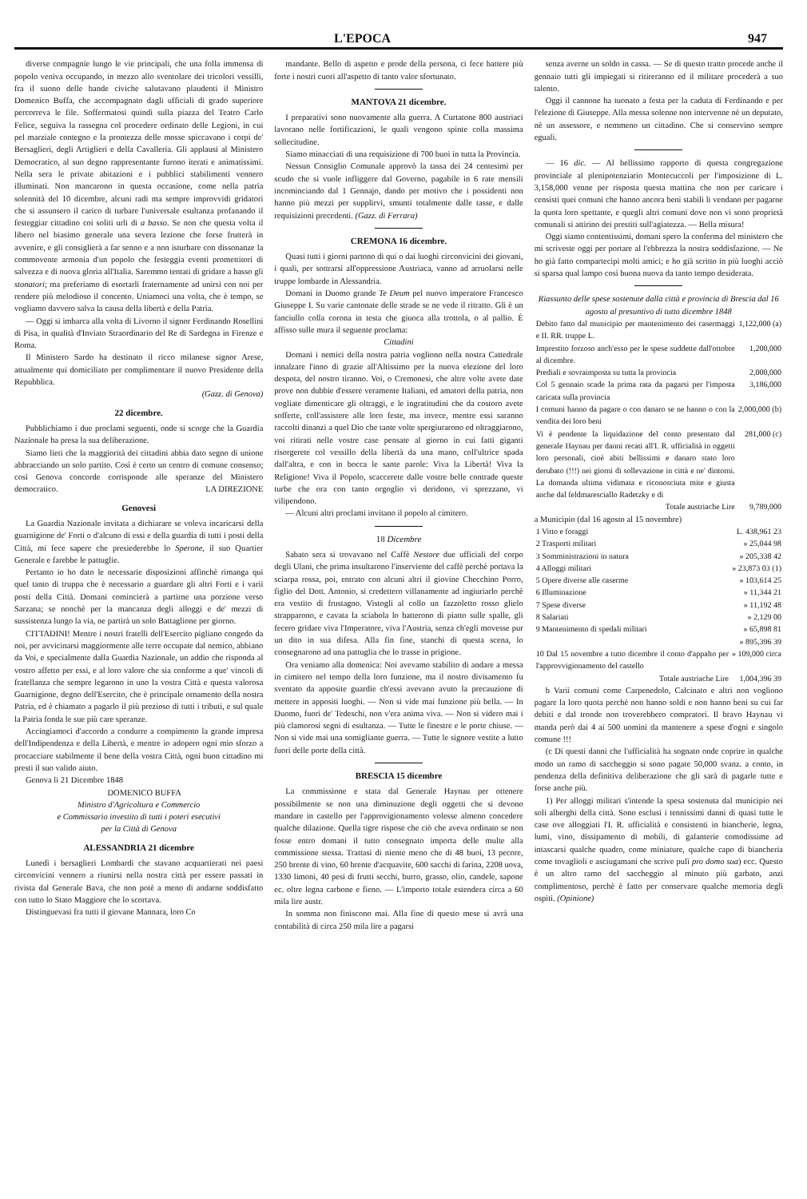L'EPOCA 947
diverse compagnie lungo le vie principali, che una folla immensa di popolo veniva occupando, in mezzo allo sventolare dei tricolori vessilli, fra il suono delle bande civiche salutavano plaudenti il Ministro Domenico Buffa, che accompagnato dagli ufficiali di grado superiore percorreva le file. Soffermatosi quindi sulla piazza del Teatro Carlo Felice, seguiva la rassegna col procedere ordinato delle Legioni, in cui pel marziale contegno e la prontezza delle mosse spiccavano i corpi de' Bersaglieri, degli Artiglieri e della Cavalleria. Gli applausi al Ministero Democratico, al suo degno rappresentante furono iterati e animatissimi. Nella sera le private abitazioni e i pubblici stabilimenti vennero illuminati. Non mancarono in questa occasione, come nella patria solennità del 10 dicembre, alcuni radi ma sempre improvvidi gridatori che si assunsero il carico di turbare l'universale esultanza profanando il festeggiar cittadino coi soliti urli di a basso. Se non che questa volta il libero nel biasimo generale una severa lezione che forse frutterà in avvenire, e gli consiglierà a far senno e a non isturbare con dissonanze la commovente armonia d'un popolo che festeggia eventi promettitori di salvezza e di nuova gloria all'Italia. Saremmo tentati di gridare a basso gli stonatori; ma preferiamo di esortarli fraternamente ad unirsi con noi per rendere più melodioso il concento. Uniamoci una volta, che è tempo, se vogliamo davvero salva la causa della libertà e della Patria.
— Oggi si imbarca alla volta di Livorno il signor Ferdinando Rosellini di Pisa, in qualità d'Inviato Straordinario del Re di Sardegna in Firenze e Roma.
Il Ministero Sardo ha destinato il ricco milanese signor Arese, attualmente qui domiciliato per complimentare il nuovo Presidente della Repubblica.
(Gazz. di Genova)
22 dicembre.
Pubblichiamo i due proclami seguenti, onde si scorge che la Guardia Nazionale ha presa la sua deliberazione.
Siamo lieti che la maggiorità dei cittadini abbia dato segno di unione abbracciando un solo partito. Così è certo un centro di comune consenso; così Genova concorde corrisponde alle speranze del Ministero democratico. LA DIREZIONE
Genovesi
La Guardia Nazionale invitata a dichiarare se voleva incaricarsi della guarnigione de' Forti o d'alcuno di essi e della guardia di tutti i posti della Città, mi fece sapere che presiederebbe lo Sperone, il suo Quartier Generale e farebbe le pattuglie.
Pertanto io ho dato le necessarie disposizioni affinchè rimanga qui quel tanto di truppa che è necessario a guardare gli altri Forti e i varii posti della Città. Domani comincierà a partirne una porzione verso Sarzana; se nonchè per la mancanza degli alloggi e de' mezzi di sussistenza lungo la via, ne partirà un solo Battaglione per giorno.
CITTADINI! Mentre i nostri fratelli dell'Esercito pigliano congedo da noi, per avvicinarsi maggiormente alle terre occupate dal nemico, abbiano da Voi, e specialmente dalla Guardia Nazionale, un addio che risponda al vostro affetto per essi, e al loro valore che sia conforme a que' vincoli di fratellanza che sempre legarono in uno la vostra Città e questa valorosa Guarnigione, degno dell'Esercito, che è principale ornamento della nostra Patria, ed è chiamato a pagarlo il più prezioso di tutti i tributi, e sul quale la Patria fonda le sue più care speranze.
Accingiamoci d'accordo a condurre a compimento la grande impresa dell'Indipendenza e della Libertà, e mentre io adopero ogni mio sforzo a procacciare stabilmente il bene della vostra Città, ogni buon cittadino mi presti il suo valido aiuto.
Genova li 21 Dicembre 1848
DOMENICO BUFFA
Ministro d'Agricoltura e Commercio
e Commissario investito di tutti i poteri esecutivi
per la Città di Genova
ALESSANDRIA 21 dicembre
Lunedì i bersaglieri Lombardi che stavano acquartierati nei paesi circonvicini vennero a riunirsi nella nostra città per essere passati in rivista dal Generale Bava, che non potè a meno di andarne soddisfatto con tutto lo Stato Maggiore che lo scortava.
Distinguevasi fra tutti il giovane Mannara, loro Co
mandante. Bello di aspetto e prode della persona, ci fece battere più forte i nostri cuori all'aspetto di tanto valor sfortunato.
MANTOVA 21 dicembre.
I preparativi sono nuovamente alla guerra. A Curtatone 800 austriaci lavorano nelle fortificazioni, le quali vengono spinte colla massima sollecitudine.
Siamo minacciati di una requisizione di 700 buoi in tutta la Provincia.
Nessun Consiglio Comunale approvò la tassa dei 24 centesimi per scudo che si vuole infliggere dal Governo, pagabile in 6 rate mensili incominciando dal 1 Gennajo, dando per motivo che i possidenti non hanno più mezzi per supplirvi, smunti totalmente dalle tasse, e dalle requisizioni precedenti. (Gazz. di Ferrara)
CREMONA 16 dicembre.
Quasi tutti i giorni partono di qui o dai luoghi circonvicini dei giovani, i quali, per sottrarsi all'oppressione Austriaca, vanno ad arruolarsi nelle truppe lombarde in Alessandria.
Domani in Duomo grande Te Deum pel nuovo imperatore Francesco Giuseppe I. Su varie cantonate delle strade se ne vede il ritratto. Gli è un fanciullo colla corona in testa che giuoca alla trottola, o al pallio. È affisso sulle mura il seguente proclama:
Cittadini
Domani i nemici della nostra patria vogliono nella nostra Cattedrale innalzare l'inno di grazie all'Altissimo per la nuova elezione del loro despota, del nostro tiranno. Voi, o Cremonesi, che altre volte avete date prove non dubbie d'essere veramente Italiani, ed amatori della patria, non vogliate dimenticare gli oltraggi, e le ingratitudini che da costoro avete sofferte, coll'assistere alle loro feste, ma invece, mentre essi saranno raccolti dinanzi a quel Dio che tante volte spergiurarono ed oltraggiarono, voi ritirati nelle vostre case pensate al giorno in cui fatti giganti risorgerete col vessillo della libertà da una mano, coll'ultrice spada dall'altra, e con in bocca le sante parole: Viva la Libertà! Viva la Religione! Viva il Popolo, scaccerete dalle vostre belle contrade queste turbe che ora con tanto orgoglio vi deridono, vi sprezzano, vi vilipendono.
— Alcuni altri proclami invitano il popolo al cimitero.
18 Dicembre
Sabato sera si trovavano nel Caffè Nestore due ufficiali del corpo degli Ulani, che prima insultarono l'inserviente del caffè perchè portava la sciarpa rossa, poi, entrato con alcuni altri il giovine Checchino Porro, figlio del Dott. Antonio, si credettero villanamente ad ingiuriarlo perchè era vestito di frustagno. Vistogli al collo un fazzoletto rosso glielo strapparono, e cavata la sciabola lo batterono di piatto sulle spalle, gli fecero gridare viva l'Imperatore, viva l'Austria, senza ch'egli movesse pur un dito in sua difesa. Alla fin fine, stanchi di questa scena, lo consegnarono ad una pattuglia che lo trasse in prigione.
Ora veniamo alla domenica: Noi avevamo stabilito di andare a messa in cimitero nel tempo della loro funzione, ma il nostro divisamento fu sventato da apposite guardie ch'essi avevano avuto la precauzione di mettere in appositi luoghi. — Non si vide mai funzione più bella. — In Duomo, fuori de' Tedeschi, non v'era anima viva. — Non si videro mai i più clamorosi segni di esultanza. — Tutte le finestre e le porte chiuse. — Non si vide mai una somigliante guerra. — Tutte le signore vestite a lutto fuori delle porte della città.
BRESCIA 15 dicembre
La commissione e stata dal Generale Haynau per ottenere possibilmente se non una diminuzione degli oggetti che si devono mandare in castello per l'approvigionamento volesse almeno concedere qualche dilazione. Quella tigre rispose che ciò che aveva ordinato se non fosse entro domani il tutto consegnato importa delle multe alla commissione stessa. Trattasi di niente meno che di 48 buoi, 13 pecore, 250 brente di vino, 60 brente d'acquavite, 600 sacchi di farina, 2208 uova, 1330 limoni, 40 pesi di frutti secchi, burro, grasso, olio, candele, sapone ec. oltre legna carbone e fieno. — L'importo totale estendera circa a 60 mila lire austr.
In somma non finiscono mai. Alla fine di questo mese si avrà una contabilità di circa 250 mila lire a pagarsi
senza averne un soldo in cassa. — Se di questo tratto procede anche il gennaio tutti gli impiegati si ritireranno ed il militare procederà a suo talento.
Oggi il cannone ha tuonato a festa per la caduta di Ferdinando e per l'elezione di Giuseppe. Alla messa solenne non intervenne nè un deputato, nè un assessore, e nemmeno un cittadino. Che si conservino sempre eguali.
— 16 dic. — Al bellissimo rapporto di questa congregazione provinciale al plenipotenziario Montecuccoli per l'imposizione di L. 3,158,000 venne per risposta questa mattina che non per caricare i censisti quei comuni che hanno ancora beni stabili li vendano per pagarne la quota loro spettante, e quegli altri comuni dove non vi sono proprietà comunali si attirino dei prestiti sull'agiatezza. — Bella misura!
Oggi siamo contentissimi, domani spero la conferma del ministero che mi scriveste oggi per portare al l'ebbrezza la nostra soddisfazione. — Ne ho già fatto compartecipi molti amici; e ho già scritto in più luoghi acciò si sparsa qual lampo così buona nuova da tanto tempo desiderata.
Riassunto delle spese sostenute dalla città e provincia di Brescia dal 16 agosto al presuntivo di tutto dicembre 1848
| Debito fatto dal municipio per mantenimento dei casermaggi e II. RR. truppe L. | 1,122,000 (a) |
| Imprestito forzoso anch'esso per le spese suddette dall'ottobre al dicembre. | 1,200,000 |
| Prediali e sovraimposta su tutta la provincia | 2,000,000 |
| Col 5 gennaio scade la prima rata da pagarsi per l'imposta caricata sulla provincia | 3,186,000 |
| I comuni hanno da pagare o con danaro se ne hanno o con la vendita dei loro beni | 2,000,000 (b) |
| Vi è pendente la liquidazione del conto presentato dal generale Haynau per danni recati all'I. R. ufficialità in oggetti loro personali, cioè abiti bellissimi e danaro stato loro derubato (!!!) nei giorni di sollevazione in città e ne' dintorni. La domanda ultima vidimata e riconosciuta mite e giusta anche dal feldmaresciallo Radetzky e di | 281,000 (c) |
| Totale austriache Lire | 9,789,000 |
a Municipio (dal 16 agosto al 15 novembre)
| 1 Vitto e foraggi | L. 438,961 23 |
| 2 Trasporti militari | » 25,044 98 |
| 3 Somministrazioni in natura | » 205,338 42 |
| 4 Alloggi militari | » 23,873 03 (1) |
| 5 Opere diverse alle caserme | » 103,614 25 |
| 6 Illuminazione | » 11,344 21 |
| 7 Spese diverse | » 11,192 48 |
| 8 Salariati | » 2,129 00 |
| 9 Mantenimento di spedali militari | » 65,898 81 |
| | » 895,396 39 |
| 10 Dal 15 novembre a tutto dicembre il conto d'appalto per l'approvvigionamento del castello | » 109,000 circa |
| Totale austriache Lire | 1,004,396 39 |
b Varii comuni come Carpenedolo, Calcinato e altri non vogliono pagare la loro quota perchè non hanno soldi e non hanno beni su cui far debiti e dal tronde non troverebbero compratori. Il bravo Haynau vi manda però dai 4 ai 500 uomini da mantenere a spese d'ogni e singolo comune !!!
(c Di questi danni che l'ufficialità ha sognato onde coprire in qualche modo un ramo di saccheggio si sono pagate 50,000 svanz. a conto, in pendenza della definitiva deliberazione che gli sarà di pagarle tutte e forse anche più.
1) Per alloggi militari s'intende la spesa sostenuta dal municipio nei soli alberghi della città. Sono esclusi i tennissimi danni di quasi tutte le case ove alloggiati l'I. R. ufficialità e consistenti in biancherie, legna, lumi, vino, dissipamento di mobili, di galanterie comodissime ad intascarsi qualche quadro, come miniature, qualche capo di biancheria come tovaglioli e asciugamani che scrive pulì pro domo sua) ecc. Questo è un altro ramo del saccheggio al minuto più garbato, anzi complimentoso, perchè è fatto per conservare qualche memoria degli ospiti. (Opinione)